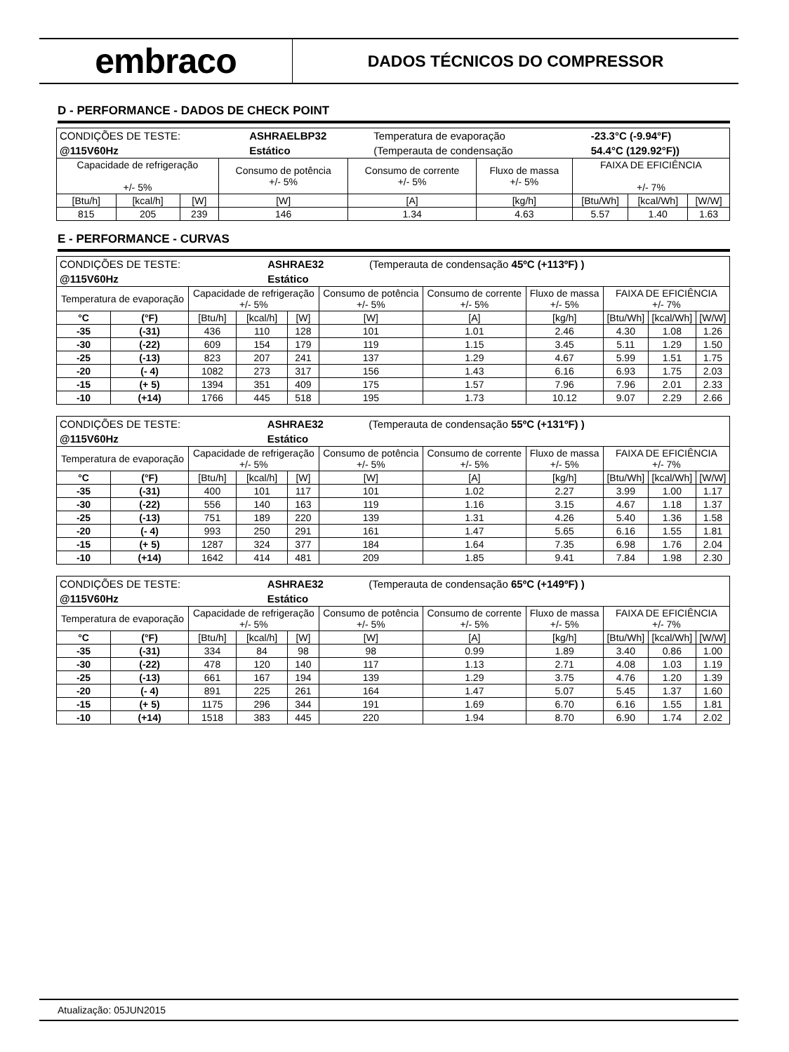embraco
DADOS TÉCNICOS DO COMPRESSOR
D - PERFORMANCE - DADOS DE CHECK POINT
| / CONDIÇÕES DE TESTE: / ASHRAELBP32 / Temperatura de evaporação / -23.3°C (-9.94°F) / / @115V60Hz / Estático / (Temperauta de condensação / 54.4°C (129.92°F)) / | | | | | | | | |
| Capacidade de refrigeração +/- 5% | | | Consumo de potência +/- 5% | Consumo de corrente +/- 5% | Fluxo de massa +/- 5% | FAIXA DE EFICIÊNCIA +/- 7% | | |
| [Btu/h] | [kcal/h] | [W] | [W] | [A] | [kg/h] | [Btu/Wh] | [kcal/Wh] | [W/W] |
| 815 | 205 | 239 | 146 | 1.34 | 4.63 | 5.57 | 1.40 | 1.63 |
E - PERFORMANCE - CURVAS
| / CONDIÇÕES DE TESTE: / ASHRAE32 / (Temperauta de condensação 45ºC (+113ºF) ) / / @115V60Hz / Estático / / | | | | | | | | | | |
| Temperatura de evaporação | | Capacidade de refrigeração +/- 5% | | | Consumo de potência +/- 5% | Consumo de corrente +/- 5% | Fluxo de massa +/- 5% | FAIXA DE EFICIÊNCIA +/- 7% | | |
| °C | (°F) | [Btu/h] | [kcal/h] | [W] | [W] | [A] | [kg/h] | [Btu/Wh] | [kcal/Wh] | [W/W] |
| -35 | (-31) | 436 | 110 | 128 | 101 | 1.01 | 2.46 | 4.30 | 1.08 | 1.26 |
| -30 | (-22) | 609 | 154 | 179 | 119 | 1.15 | 3.45 | 5.11 | 1.29 | 1.50 |
| -25 | (-13) | 823 | 207 | 241 | 137 | 1.29 | 4.67 | 5.99 | 1.51 | 1.75 |
| -20 | (- 4) | 1082 | 273 | 317 | 156 | 1.43 | 6.16 | 6.93 | 1.75 | 2.03 |
| -15 | (+ 5) | 1394 | 351 | 409 | 175 | 1.57 | 7.96 | 7.96 | 2.01 | 2.33 |
| -10 | (+14) | 1766 | 445 | 518 | 195 | 1.73 | 10.12 | 9.07 | 2.29 | 2.66 |
| / CONDIÇÕES DE TESTE: / ASHRAE32 / (Temperauta de condensação 55ºC (+131ºF) ) / / @115V60Hz / Estático / / | | | | | | | | | | |
| Temperatura de evaporação | | Capacidade de refrigeração +/- 5% | | | Consumo de potência +/- 5% | Consumo de corrente +/- 5% | Fluxo de massa +/- 5% | FAIXA DE EFICIÊNCIA +/- 7% | | |
| °C | (°F) | [Btu/h] | [kcal/h] | [W] | [W] | [A] | [kg/h] | [Btu/Wh] | [kcal/Wh] | [W/W] |
| -35 | (-31) | 400 | 101 | 117 | 101 | 1.02 | 2.27 | 3.99 | 1.00 | 1.17 |
| -30 | (-22) | 556 | 140 | 163 | 119 | 1.16 | 3.15 | 4.67 | 1.18 | 1.37 |
| -25 | (-13) | 751 | 189 | 220 | 139 | 1.31 | 4.26 | 5.40 | 1.36 | 1.58 |
| -20 | (- 4) | 993 | 250 | 291 | 161 | 1.47 | 5.65 | 6.16 | 1.55 | 1.81 |
| -15 | (+ 5) | 1287 | 324 | 377 | 184 | 1.64 | 7.35 | 6.98 | 1.76 | 2.04 |
| -10 | (+14) | 1642 | 414 | 481 | 209 | 1.85 | 9.41 | 7.84 | 1.98 | 2.30 |
| / CONDIÇÕES DE TESTE: / ASHRAE32 / (Temperauta de condensação 65ºC (+149ºF) ) / / @115V60Hz / Estático / / | | | | | | | | | | |
| Temperatura de evaporação | | Capacidade de refrigeração +/- 5% | | | Consumo de potência +/- 5% | Consumo de corrente +/- 5% | Fluxo de massa +/- 5% | FAIXA DE EFICIÊNCIA +/- 7% | | |
| °C | (°F) | [Btu/h] | [kcal/h] | [W] | [W] | [A] | [kg/h] | [Btu/Wh] | [kcal/Wh] | [W/W] |
| -35 | (-31) | 334 | 84 | 98 | 98 | 0.99 | 1.89 | 3.40 | 0.86 | 1.00 |
| -30 | (-22) | 478 | 120 | 140 | 117 | 1.13 | 2.71 | 4.08 | 1.03 | 1.19 |
| -25 | (-13) | 661 | 167 | 194 | 139 | 1.29 | 3.75 | 4.76 | 1.20 | 1.39 |
| -20 | (- 4) | 891 | 225 | 261 | 164 | 1.47 | 5.07 | 5.45 | 1.37 | 1.60 |
| -15 | (+ 5) | 1175 | 296 | 344 | 191 | 1.69 | 6.70 | 6.16 | 1.55 | 1.81 |
| -10 | (+14) | 1518 | 383 | 445 | 220 | 1.94 | 8.70 | 6.90 | 1.74 | 2.02 |
Atualização: 05JUN2015